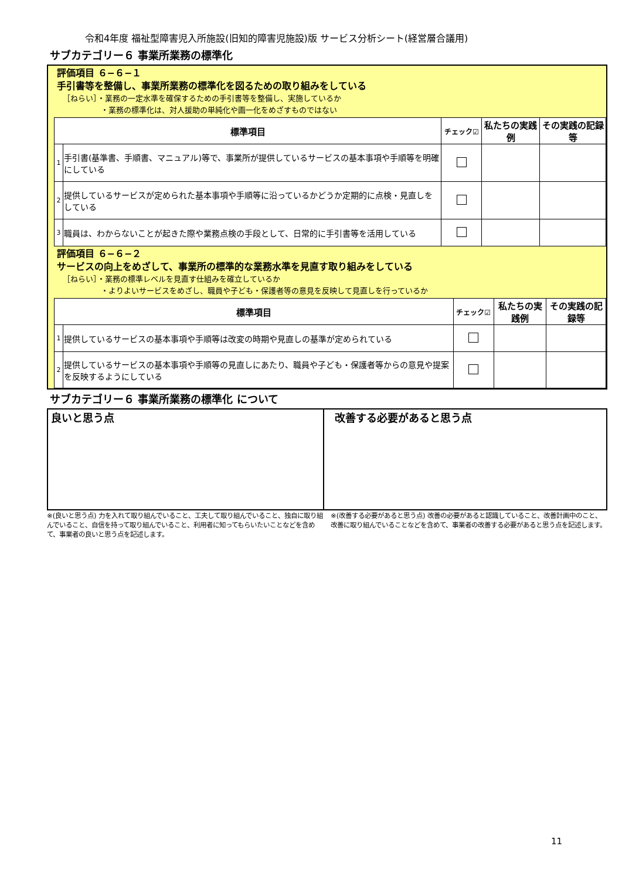令和4年度 福祉型障害児入所施設(旧知的障害児施設)版 サービス分析シート(経営層合議用)
サブカテゴリー６ 事業所業務の標準化
評価項目 ６−６−１
手引書等を整備し、事業所業務の標準化を図るための取り組みをしている
［ねらい］・業務の一定水準を確保するための手引書等を整備し、実施しているか
　　　　　・業務の標準化は、対人援助の単純化や画一化をめざすものではない
| 標準項目 | | チェック☑ | 私たちの実践例 | その実践の記録等 |
| --- | --- | --- | --- | --- |
| 1 | 手引書(基準書、手順書、マニュアル)等で、事業所が提供しているサービスの基本事項や手順等を明確にしている | | | |
| 2 | 提供しているサービスが定められた基本事項や手順等に沿っているかどうか定期的に点検・見直しをしている | | | |
| 3 | 職員は、わからないことが起きた際や業務点検の手段として、日常的に手引書等を活用している | | | |
評価項目 ６−６−２
サービスの向上をめざして、事業所の標準的な業務水準を見直す取り組みをしている
［ねらい］・業務の標準レベルを見直す仕組みを確立しているか
　　　　　・よりよいサービスをめざし、職員や子ども・保護者等の意見を反映して見直しを行っているか
| 標準項目 | | チェック☑ | 私たちの実践例 | その実践の記録等 |
| --- | --- | --- | --- | --- |
| 1 | 提供しているサービスの基本事項や手順等は改変の時期や見直しの基準が定められている | | | |
| 2 | 提供しているサービスの基本事項や手順等の見直しにあたり、職員や子ども・保護者等からの意見や提案を反映するようにしている | | | |
サブカテゴリー６ 事業所業務の標準化 について
良いと思う点 改善する必要があると思う点
※(良いと思う点) 力を入れて取り組んでいること、工夫して取り組んでいること、独自に取り組んでいること、自信を持って取り組んでいること、利用者に知ってもらいたいことなどを含めて、事業者の良いと思う点を記述します。
※(改善する必要があると思う点) 改善の必要があると認識していること、改善計画中のこと、改善に取り組んでいることなどを含めて、事業者の改善する必要があると思う点を記述します。
11